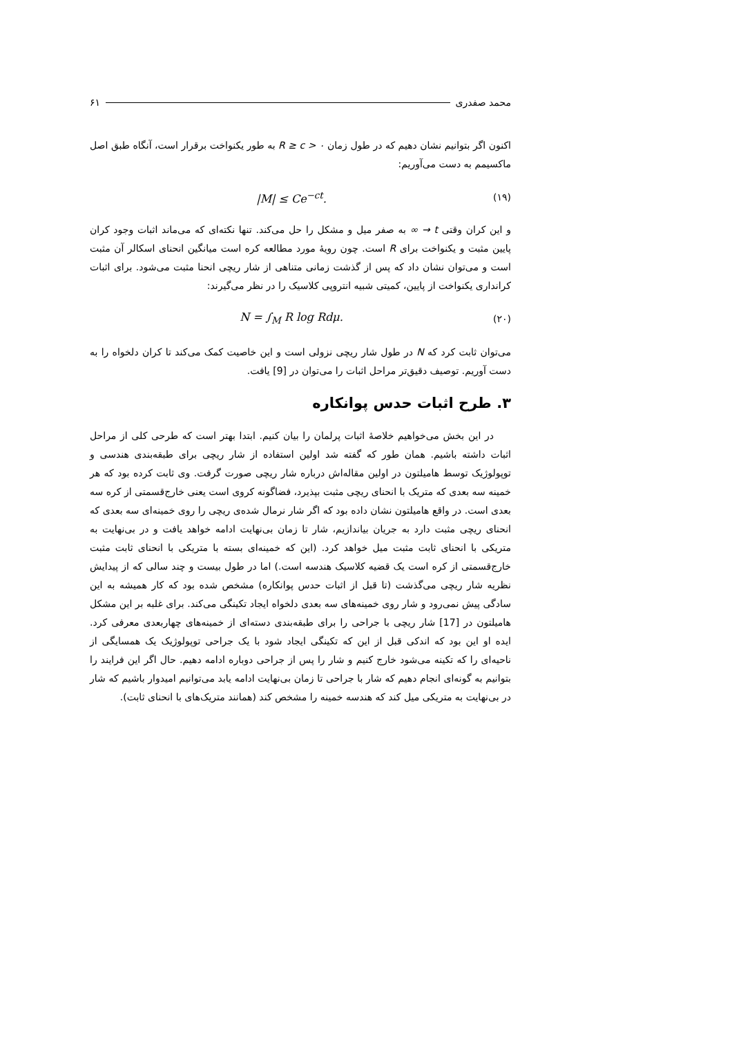محمد صفدری ۶۱
اکنون اگر بتوانیم نشان دهیم که در طول زمان R ≥ c > ۰ به طور یکنواخت برقرار است، آنگاه طبق اصل ماکسیمم به دست می‌آوریم:
|M| ≤ Ce<sup>−ct</sup>. (۱۹)
و این کران وقتی t → ∞ به صفر میل و مشکل را حل می‌کند. تنها نکته‌ای که می‌ماند اثبات وجود کران پایین مثبت و یکنواخت برای R است. چون رویهٔ مورد مطالعه کره است میانگین انحنای اسکالر آن مثبت است و می‌توان نشان داد که پس از گذشت زمانی متناهی از شار ریچی انحنا مثبت می‌شود. برای اثبات کرانداری یکنواخت از پایین، کمیتی شبیه انتروپی کلاسیک را در نظر می‌گیرند:
N = ∫<sub>M</sub> R log Rdμ. (۲۰)
می‌توان ثابت کرد که N در طول شار ریچی نزولی است و این خاصیت کمک می‌کند تا کران دلخواه را به دست آوریم. توصیف دقیق‌تر مراحل اثبات را می‌توان در [9] یافت.
۳. طرح اثبات حدس پوانکاره
در این بخش می‌خواهیم خلاصهٔ اثبات پرلمان را بیان کنیم. ابتدا بهتر است که طرحی کلی از مراحل اثبات داشته باشیم. همان طور که گفته شد اولین استفاده از شار ریچی برای طبقه‌بندی هندسی و توپولوژیک توسط هامیلتون در اولین مقاله‌اش درباره شار ریچی صورت گرفت. وی ثابت کرده بود که هر خمینه سه بعدی که متریک با انحنای ریچی مثبت بپذیرد، فضاگونه کروی است یعنی خارج‌قسمتی از کره سه بعدی است. در واقع هامیلتون نشان داده بود که اگر شار نرمال شده‌ی ریچی را روی خمینه‌ای سه بعدی که انحنای ریچی مثبت دارد به جریان بیاندازیم، شار تا زمان بی‌نهایت ادامه خواهد یافت و در بی‌نهایت به متریکی با انحنای ثابت مثبت میل خواهد کرد. (این که خمینه‌ای بسته با متریکی با انحنای ثابت مثبت خارج‌قسمتی از کره است یک قضیه کلاسیک هندسه است.) اما در طول بیست و چند سالی که از پیدایش نظریه شار ریچی می‌گذشت (تا قبل از اثبات حدس پوانکاره) مشخص شده بود که کار همیشه به این سادگی پیش نمی‌رود و شار روی خمینه‌های سه بعدی دلخواه ایجاد تکینگی می‌کند. برای غلبه بر این مشکل هامیلتون در [17] شار ریچی با جراحی را برای طبقه‌بندی دسته‌ای از خمینه‌های چهاربعدی معرفی کرد. ایده او این بود که اندکی قبل از این که تکینگی ایجاد شود با یک جراحی توپولوژیک یک همسایگی از ناحیه‌ای را که تکینه می‌شود خارج کنیم و شار را پس از جراحی دوباره ادامه دهیم. حال اگر این فرایند را بتوانیم به گونه‌ای انجام دهیم که شار با جراحی تا زمان بی‌نهایت ادامه یابد می‌توانیم امیدوار باشیم که شار در بی‌نهایت به متریکی میل کند که هندسه خمینه را مشخص کند (همانند متریک‌های با انحنای ثابت).